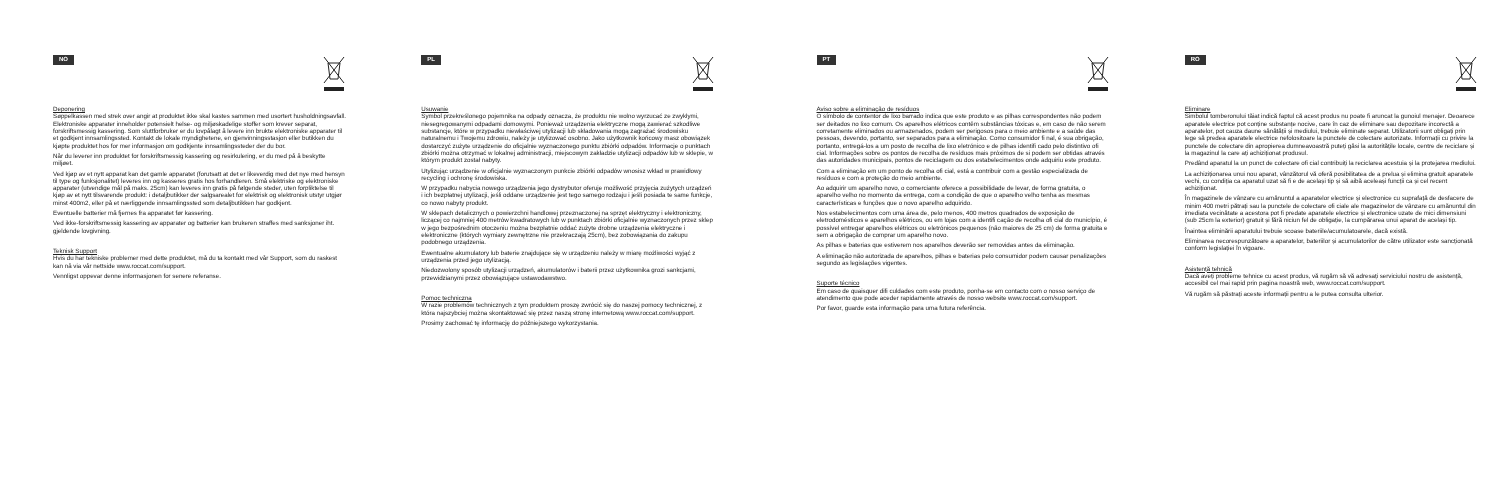NO
Deponering
Søppelkassen med strek over angir at produktet ikke skal kastes sammen med usortert husholdningsavfall. Elektroniske apparater inneholder potensielt helse- og miljøskadelige stoffer som krever separat, forskriftsmessig kassering. Som sluttforbruker er du lovpålagt å levere inn brukte elektroniske apparater til et godkjent innsamlingssted. Kontakt de lokale myndighetene, en gjenvinningsstasjon eller butikken du kjøpte produktet hos for mer informasjon om godkjente innsamlingssteder der du bor.
Når du leverer inn produktet for forskriftsmessig kassering og resirkulering, er du med på å beskytte miljøet.
Ved kjøp av et nytt apparat kan det gamle apparatet (forutsatt at det er likeverdig med det nye med hensyn til type og funksjonalitet) leveres inn og kasseres gratis hos forhandleren. Små elektriske og elektroniske apparater (utvendige mål på maks. 25cm) kan leveres inn gratis på følgende steder, uten forpliktelse til kjøp av et nytt tilsvarende produkt: i detaljbutikker der salgsarealet for elektrisk og elektronisk utstyr utgjør minst 400m2, eller på et nærliggende innsamlingssted som detaljbutikken har godkjent.
Eventuelle batterier må fjernes fra apparatet før kassering.
Ved ikke-forskriftsmessig kassering av apparater og batterier kan brukeren straffes med sanksjoner iht. gjeldende lovgivning.
Teknisk Support
Hvis du har tekniske problemer med dette produktet, må du ta kontakt med vår Support, som du raskest kan nå via vår nettside www.roccat.com/support.
Vennligst oppevar denne informasjonen for senere referanse.
PL
Usuwanie
Symbol przekreślonego pojemnika na odpady oznacza, że produktu nie wolno wyrzucać ze zwykłymi, niesegregowanymi odpadami domowymi. Ponieważ urządzenia elektryczne mogą zawierać szkodliwe substancje, które w przypadku niewłaściwej utylizacji lub składowania mogą zagrażać środowisku naturalnemu i Twojemu zdrowiu, należy je utylizować osobno. Jako użytkownik końcowy masz obowiązek dostarczyć zużyte urządzenie do oficjalnie wyznaczonego punktu zbiórki odpadów. Informacje o punktach zbiórki można otrzymać w lokalnej administracji, miejscowym zakładzie utylizacji odpadów lub w sklepie, w którym produkt został nabyty.
Utylizując urządzenie w oficjalnie wyznaczonym punkcie zbiórki odpadów wnosisz wkład w prawidłowy recycling i ochronę środowiska.
W przypadku nabycia nowego urządzenia jego dystrybutor oferuje możliwość przyjęcia zużytych urządzeń i ich bezpłatnej utylizacji, jeśli oddane urządzenie jest tego samego rodzaju i jeśli posiada te same funkcje, co nowo nabyty produkt.
W sklepach detalicznych o powierzchni handlowej przeznaczonej na sprzęt elektryczny i elektroniczny, liczącej co najmniej 400 metrów kwadratowych lub w punktach zbiórki oficjalnie wyznaczonych przez sklep w jego bezpośrednim otoczeniu można bezpłatnie oddać zużyte drobne urządzenia elektryczne i elektroniczne (których wymiary zewnętrzne nie przekraczają 25cm), bez zobowiązania do zakupu podobnego urządzenia.
Ewentualne akumulatory lub baterie znajdujące się w urządzeniu należy w miarę możliwości wyjąć z urządzenia przed jego utylizacją.
Niedozwolony sposób utylizacji urządzeń, akumulatorów i baterii przez użytkownika grozi sankcjami, przewidzianymi przez obowiązujące ustawodawstwo.
Pomoc techniczna
W razie problemów technicznych z tym produktem proszę zwrócić się do naszej pomocy technicznej, z która najszybciej można skontaktować się przez naszą stronę internetową www.roccat.com/support.
Prosimy zachować tę informację do późniejszego wykorzystania.
PT
Aviso sobre a eliminação de resíduos
O símbolo de contentor de lixo barrado indica que este produto e as pilhas correspondentes não podem ser deitados no lixo comum. Os aparelhos elétricos contêm substâncias tóxicas e, em caso de não serem corretamente eliminados ou armazenados, podem ser perigosos para o meio ambiente e a saúde das pessoas, devendo, portanto, ser separados para a eliminação. Como consumidor fi nal, é sua obrigação, portanto, entregá-los a um posto de recolha de lixo eletrónico e de pilhas identifi cado pelo distintivo ofi cial. Informações sobre os pontos de recolha de resíduos mais próximos de si podem ser obtidas através das autoridades municipais, pontos de reciclagem ou dos estabelecimentos onde adquiriu este produto.
Com a eliminação em um ponto de recolha ofi cial, está a contribuir com a gestão especializada de resíduos e com a proteção do meio ambiente.
Ao adquirir um aparelho novo, o comerciante oferece a possibilidade de levar, de forma gratuita, o aparelho velho no momento da entrega, com a condição de que o aparelho velho tenha as mesmas características e funções que o novo aparelho adquirido.
Nos estabelecimentos com uma área de, pelo menos, 400 metros quadrados de exposição de eletrodomésticos e aparelhos elétricos, ou em lojas com a identifi cação de recolha ofi cial do município, é possível entregar aparelhos elétricos ou eletrónicos pequenos (não maiores de 25 cm) de forma gratuita e sem a obrigação de comprar um aparelho novo.
As pilhas e baterias que estiverem nos aparelhos deverão ser removidas antes da eliminação.
A eliminação não autorizada de aparelhos, pilhas e baterias pelo consumidor podem causar penalizações segundo as legislações vigentes.
Suporte técnico
Em caso de quaisquer difi culdades com este produto, ponha-se em contacto com o nosso serviço de atendimento que pode aceder rapidamente através de nosso website www.roccat.com/support.
Por favor, guarde esta informação para uma futura referência.
RO
Eliminare
Simbolul tomberonului tăiat indică faptul că acest produs nu poate fi aruncat la gunoiul menajer. Deoarece aparatele electrice pot conține substanțe nocive, care în caz de eliminare sau depozitare incorectă a aparatelor, pot cauza daune sănătății și mediului, trebuie eliminate separat. Utilizatorii sunt obligați prin lege să predea aparatele electrice nefolositoare la punctele de colectare autorizate. Informații cu privire la punctele de colectare din apropierea dumneavoastră puteți găsi la autoritățile locale, centre de reciclare și la magazinul la care ați achiziționat produsul.
Predând aparatul la un punct de colectare ofi cial contribuiți la reciclarea acestuia și la protejarea mediului.
La achiziționarea unui nou aparat, vânzătorul vă oferă posibilitatea de a prelua și elimina gratuit aparatele vechi, cu condiția ca aparatul uzat să fi e de același tip și să aibă aceleași funcții ca și cel recent achiziționat.
În magazinele de vânzare cu amănuntul a aparatelor electrice și electronice cu suprafață de desfacere de minim 400 metri pătrați sau la punctele de colectare ofi ciale ale magazinelor de vânzare cu amănuntul din imediata vecinătate a acestora pot fi predate aparatele electrice și electronice uzate de mici dimensiuni (sub 25cm la exterior) gratuit și fără niciun fel de obligație, la cumpărarea unui aparat de același tip.
Înaintea eliminării aparatului trebuie scoase bateriile/acumulatoarele, dacă există.
Eliminarea necorespunzătoare a aparatelor, bateriilor și acumulatorilor de către utilizator este sancționată conform legislației în vigoare.
Asistență tehnică
Dacă aveți probleme tehnice cu acest produs, vă rugăm să vă adresați serviciului nostru de asistență, accesibil cel mai rapid prin pagina noastră web, www.roccat.com/support.
Vă rugăm să păstrați aceste informații pentru a le putea consulta ulterior.